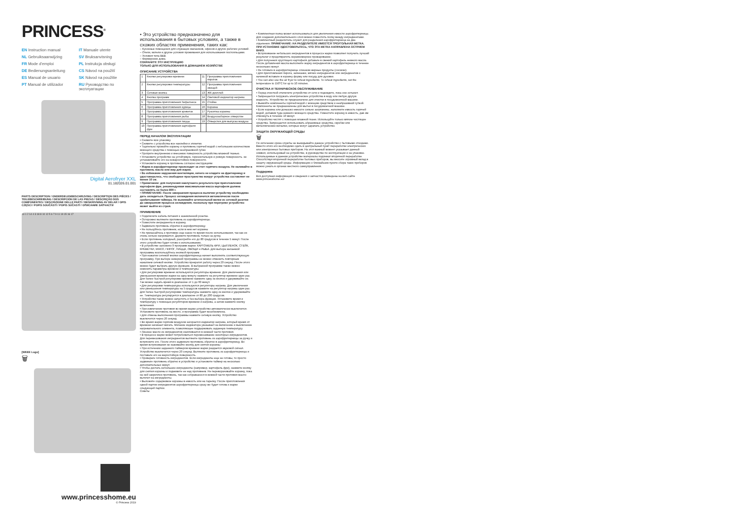PRINCESS<sup>®</sup>
EN Instruction manual
IT Manuale utente
NL Gebruiksaanwijzing
SV Bruksanvisning
FR Mode d’emploi
PL Instrukcja obsługi
DE Bedienungsanleitung
CS Návod na použití
ES Manual de usuario
SK Návod na použitie
PT Manual de utilizador
RU Руководство по эксплуатации
Digital Aerofryer XXL
01.182026.01.001
PARTS DESCRIPTION / ONDERDELENBESCHRIJVING / DESCRIPTION DES PIÈCES / TEILEBESCHREIBUNG / DESCRIPCIÓN DE LAS PIEZAS / DESCRIÇÃO DOS COMPONENTES / DESCRIZIONE DELLE PARTI / BESKRIVNING AV DELAR / OPIS CZĘŚCI / POPIS SOUČÁSTÍ / POPIS SÚČASTÍ / ОПИСАНИЕ ЗАПЧАСТИ
13 1 2 14 4 3 18 8 10 12 5 6 7 9 11 19 15 16 17
[WEEE Logo]
🗑
www.princesshome.eu
© Princess 2019
• Это устройство предназначено для использования в бытовых условиях, а также в схожих областях применения, таких как:
– Кухонные помещения для служащих магазинов, офисов и других рабочих условий.
– Отели, мотели и другие условия проживания для использования постояльцами.
– Условия типа B&B.
– Фермерские дома.
СОХРАНИТЕ ЭТУ ИНСТРУКЦИЮ
ТОЛЬКО ДЛЯ ИСПОЛЬЗОВАНИЯ В ДОМАШНЕМ ХОЗЯЙСТВЕ
ОПИСАНИЕ УСТРОЙСТВА
| 1 | Кнопки регулировки времени | 11 | Программа приготовления пирогов |
| 2 | Кнопки регулировки температуры | 12 | Программа приготовления овощей |
| 3 | Сетевая кнопка | 13 | ЖК-дисплей |
| 4 | Кнопка программ | 14 | Световой индикатор нагрева |
| 5 | Программа приготовления бифштекса | 15 | Стойка |
| 6 | Программа приготовления курицы | 16 | Корзина |
| 7 | Программа приготовления креветок | 17 | Рукоятка корзины |
| 8 | Программа приготовления рыбы | 18 | Воздухозаборное отверстие |
| 9 | Программа приготовления пиццы | 19 | Отверстия для выпуска воздуха |
| 10 | Программа приготовления картофеля фри | | |
ПЕРЕД НАЧАЛОМ ЭКСПЛУАТАЦИИ
• Снимите всю упаковку.
• Снимите с устройства все наклейки и этикетки.
• Тщательно промойте корзину и противень горячей водой с небольшим количеством моющего средства с помощью неабразивной губки.
• Протрите внутреннюю и внешнюю поверхность устройства влажной тканью.
• Установите устройство на устойчивую, горизонтальную и ровную поверхность. не устанавливайте его на нежаростойкие поверхности.
• Установите корзину в противень согласно инструкциям
• Жарка в аэрофритюрнице происходит за счет горячего воздуха. Не наливайте в противень масло или жир для жарки.
• Во избежание нарушения вентиляции, ничего не кладите на фритюрницу и удостоверьтесь, что свободное пространство вокруг устройства составляет не менее 10 см.
• Примечание: для получения наилучшего результата при приготовлении картофеля фри, рекомендуемая максимальная масса картофеля должна составлять не более 800 г.
• ПРИМЕЧАНИЕ: После завершения процесса выпечки устройству необходимо дать охладиться. Процесс охлаждения включится автоматически после срабатывания таймера. Не вынимайте штепсельной вилки из сетевой розетки до завершения процесса охлаждения, поскольку при перегреве устройство может выйти из строя.
ПРИМЕНЕНИЕ
• Подключите кабель питания к заземленной розетке.
• Осторожно вытяните противень из аэрофритюрницы.
• Поместите ингредиенты в корзину.
• Задвиньте противень обратно в аэрофритюрницу.
• Не пользуйтесь противнем, если в нем нет корзины
• Не прикасайтесь к противню еще какое-то время после использования, так как он очень сильно нагревается. Держите противень только за ручку.
• Если противень холодный, разогрейте его до 80 градусов в течение 5 минут. После этого устройство будет готово к использованию.
• В устройстве заложено 9 программ жарки: КАРТОФЕЛЬ ФРИ, ЦЫПЛЕНОК, СТЕЙК, КРЕВЕТКИ, МЯСО, ПИРОГ, ПИЦЦА, ОВОЩИ и РЫБА. Для выбора желаемой программы воспользуйтесь кнопкой программ.
• При нажатии сетевой кнопки аэрофритюрница начнет выполнять соответствующую программу. При выборе неверной программы ее можно отменить повторным нажатием сетевой кнопки. Устройство прекратит работу через 20 секунд. После этого можно будет выбрать другую функцию. В выбранной программе также можно изменить параметры времени и температуры.
• Для регулировки времени используются регуляторы времени. Для увеличения или уменьшения времени жарки на одну минуту нажмите на регулятор времени один раз. Для более быстрой регулировки времени нажмите одну из кнопок и удерживайте ее. Так можно задать время в диапазоне от 1 до 60 минут.
• Для регулировки температуры используются регуляторы нагрева. Для увеличения или уменьшения температуры на 5 градусов нажмите на регулятор нагрева один раз. Для более быстрой регулировки температуры нажмите одну из кнопок и удерживайте ее. Температура регулируется в диапазоне от 80 до 200 градусов.
• Устройство также можно запустить и без выбора функции. Установите время и температуру с помощью регуляторов времени и нагрева, а затем нажмите кнопку включения.
• При извлечении противня во время жарки устройство автоматически выключится. Установите противень на место, и программа будет возобновлена.
• Для отмены выполнения программы нажмите сетевую кнопку. Устройство выключится через 20 секунд.
• Во время жарки горячим воздухом загорается индикатор нагрева, который время от времени начинает мигать. Мигание индикатора указывает на включение и выключение нагревательного элемента, позволяющее поддерживать заданную температуру.
• Лишнее масло из ингредиентов скапливается в нижней части противня.
• В процессе жарки может потребоваться перемешивание некоторых ингредиентов. Для перемешивания ингредиентов вытяните противень из аэрофритюрницы за ручку и встряхните его. После этого задвиньте противень обратно в аэрофритюрницу. Во время встряхивания не нажимайте кнопку для снятия корзины
• При истечении заданного таймером времени жарки раздается звуковой сигнал. Устройство выключится через 20 секунд. Вытяните противень из аэрофритюрницы и поставьте его на жаростойкую поверхность.
• Проверьте готовность ингредиентов. Если ингредиенты еще не готовы, то просто задвиньте противень обратно в устройство и установите таймер на несколько дополнительных минут.
• Чтобы достать небольшие ингредиенты (например, картофель фри), нажмите кнопку для снятия корзины и поднимите ее над противнем. Не переворачивайте корзину, пока на ней закреплен противень, так как собравшееся в нижней части противня масло вытечет на ингредиенты.
• Выложите содержимое корзины в емкость или на тарелку. После приготовления одной партии ингредиентов аэрофритюрница сразу же будет готова к жарке следующей партии.
Советы
• Комплектная полка может использоваться для увеличения емкости аэрофритюрницы. Для создания дополнительного слоя можно поместить полку между ингредиентами.
• Комплектный разделитель служит для разделения аэрофритюрница на два отделения. ПРИМЕЧАНИЕ: НА РАЗДЕЛИТЕЛЕ ИМЕЕТСЯ ТРЕУГОЛЬНАЯ МЕТКА. ПРИ УСТАНОВКЕ УДОСТОВЕРЬТЕСЬ, ЧТО ЭТА МЕТКА НАПРАВЛЕНА ОСТРИЕМ ВНИЗ.
• Встряхивание небольших ингредиентов в процессе жарки позволяет получить лучший результат и предотвратить неравномерное прожаривание.
• Для получения хрустящего картофеля добавьте в свежий картофель немного масла. После добавления масла выполните жарку ингредиентов в аэрофритюрнице в течение нескольких минут.
• Не готовьте в аэрофритюрнице слишком жирные продукты (сосиски).
• Для приготовления пирога, запеканки, мягких ингредиентов или ингредиентов с начинкой вставьте в корзину форму или посуду для духовки.
• You can also use the air fryer to reheat ingredients. To reheat ingredients, set the temperature to 150°C for up to 10 minutes.
ОЧИСТКА И ТЕХНИЧЕСКОЕ ОБСЛУЖИВАНИЕ
• Перед очисткой отключите устройство от сети и подождите, пока оно остынет.
• Запрещается погружать электрические устройства в воду или любую другую жидкость. Устройство не предназначено для очистки в посудомоечной машине.
• Вымойте компоненты горячей водой с моющим средством и неабразивной губкой. Компоненты не предназначены для мытья в посудомоечной машине.
• Если корзина или донышко емкости сильно загрязнены, наполните емкость горячей водой, добавив туда немного моющего средства. Поместите корзину в емкость, дав им отмокнуть в течение 10 минут.
• Устройство чистят с помощью влажной ткани. Используйте только мягкие чистящие средства. Запрещается использовать абразивные средства, скребки или металлические мочалки, которые могут царапать устройство.
ЗАЩИТА ОКРУЖАЮЩЕЙ СРЕДЫ
🗑
По истечении срока службы не выкидывайте данное устройство с бытовыми отходами. Вместо этого его необходимо сдать в центральный пункт переработки электрических или электронных бытовых приборов. На этот важный момент указывает данный символ, используемый на устройстве, в руководстве по эксплуатации и на упаковке. Используемые в данном устройстве материалы подлежат вторичной переработке. Способствуя вторичной переработке бытовых приборов, вы вносите огромный вклад в защиту окружающей среды. Информацию о ближайшем пункте сбора таких приборов можно узнать в органах местного самоуправления.
Поддержка
Вся доступная информация и сведения о запчастях приведены на веб-сайте www.princesshome.eu!